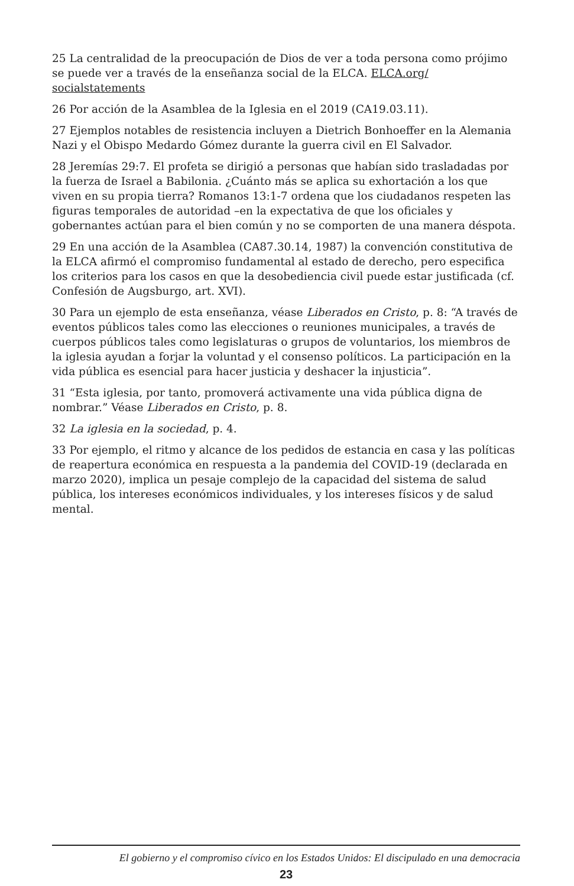25 La centralidad de la preocupación de Dios de ver a toda persona como prójimo se puede ver a través de la enseñanza social de la ELCA. ELCA.org/ socialstatements
26 Por acción de la Asamblea de la Iglesia en el 2019 (CA19.03.11).
27 Ejemplos notables de resistencia incluyen a Dietrich Bonhoeffer en la Alemania Nazi y el Obispo Medardo Gómez durante la guerra civil en El Salvador.
28 Jeremías 29:7. El profeta se dirigió a personas que habían sido trasladadas por la fuerza de Israel a Babilonia. ¿Cuánto más se aplica su exhortación a los que viven en su propia tierra? Romanos 13:1-7 ordena que los ciudadanos respeten las figuras temporales de autoridad –en la expectativa de que los oficiales y gobernantes actúan para el bien común y no se comporten de una manera déspota.
29 En una acción de la Asamblea (CA87.30.14, 1987) la convención constitutiva de la ELCA afirmó el compromiso fundamental al estado de derecho, pero especifica los criterios para los casos en que la desobediencia civil puede estar justificada (cf. Confesión de Augsburgo, art. XVI).
30 Para un ejemplo de esta enseñanza, véase Liberados en Cristo, p. 8: “A través de eventos públicos tales como las elecciones o reuniones municipales, a través de cuerpos públicos tales como legislaturas o grupos de voluntarios, los miembros de la iglesia ayudan a forjar la voluntad y el consenso políticos. La participación en la vida pública es esencial para hacer justicia y deshacer la injusticia”.
31 “Esta iglesia, por tanto, promoverá activamente una vida pública digna de nombrar.” Véase Liberados en Cristo, p. 8.
32 La iglesia en la sociedad, p. 4.
33 Por ejemplo, el ritmo y alcance de los pedidos de estancia en casa y las políticas de reapertura económica en respuesta a la pandemia del COVID-19 (declarada en marzo 2020), implica un pesaje complejo de la capacidad del sistema de salud pública, los intereses económicos individuales, y los intereses físicos y de salud mental.
El gobierno y el compromiso cívico en los Estados Unidos: El discipulado en una democracia
23